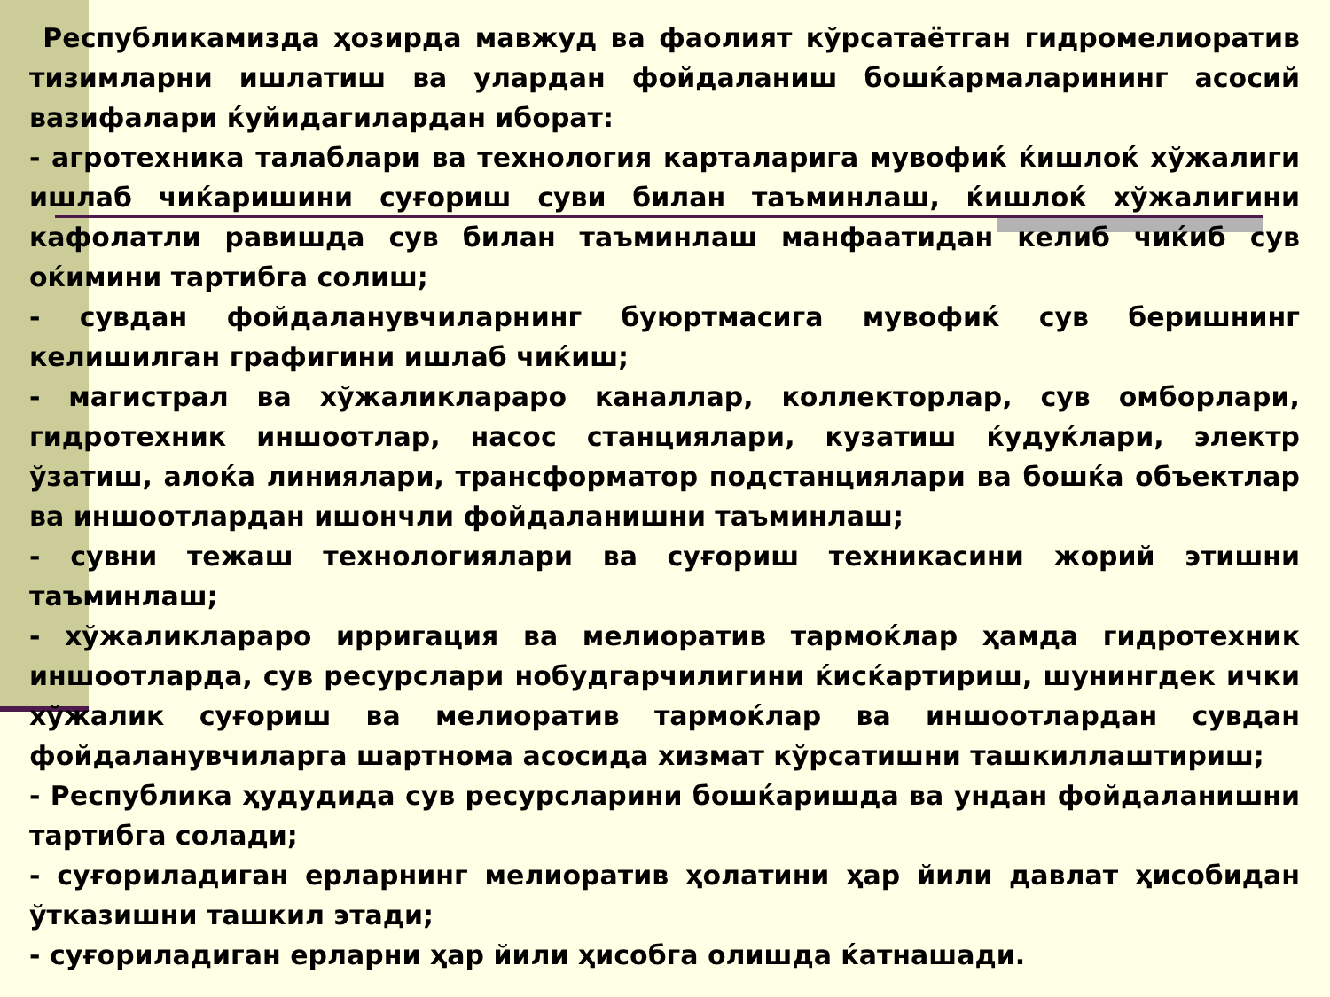Республикамизда ҳозирда мавжуд ва фаолият кўрсатаётган гидромелиоратив тизимларни ишлатиш ва улардан фойдаланиш бошќармаларининг асосий вазифалари ќуйидагилардан иборат:
- агротехника талаблари ва технология карталарига мувофиќ ќишлоќ хўжалиги ишлаб чиќаришини суғориш суви билан таъминлаш, ќишлоќ хўжалигини кафолатли равишда сув билан таъминлаш манфаатидан келиб чиќиб сув оќимини тартибга солиш;
- сувдан фойдаланувчиларнинг буюртмасига мувофиќ сув беришнинг келишилган графигини ишлаб чиќиш;
- магистрал ва хўжаликлараро каналлар, коллекторлар, сув омборлари, гидротехник иншоотлар, насос станциялари, кузатиш ќудуќлари, электр ўзатиш, алоќа линиялари, трансформатор подстанциялари ва бошќа объектлар ва иншоотлардан ишончли фойдаланишни таъминлаш;
- сувни тежаш технологиялари ва суғориш техникасини жорий этишни таъминлаш;
- хўжаликлараро ирригация ва мелиоратив тармоќлар ҳамда гидротехник иншоотларда, сув ресурслари нобудгарчилигини ќисќартириш, шунингдек ички хўжалик суғориш ва мелиоратив тармоќлар ва иншоотлардан сувдан фойдаланувчиларга шартнома асосида хизмат кўрсатишни ташкиллаштириш;
- Республика ҳудудида сув ресурсларини бошќаришда ва ундан фойдаланишни тартибга солади;
- суғориладиган ерларнинг мелиоратив ҳолатини ҳар йили давлат ҳисобидан ўтказишни ташкил этади;
- суғориладиган ерларни ҳар йили ҳисобга олишда ќатнашади.